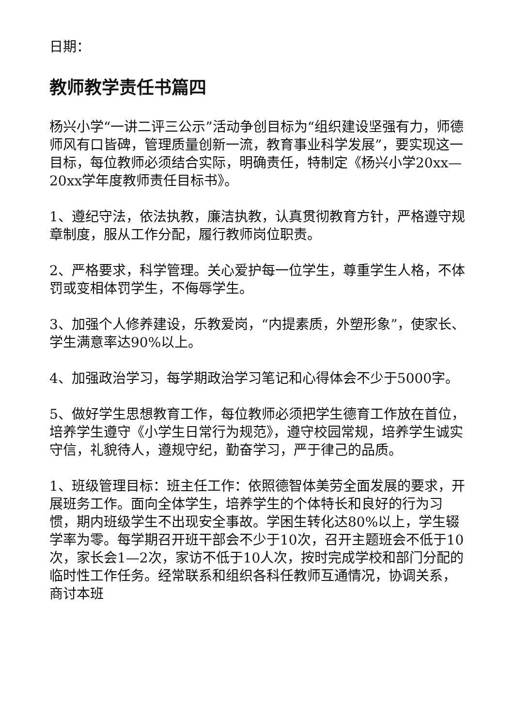日期：
教师教学责任书篇四
杨兴小学“一讲二评三公示”活动争创目标为“组织建设坚强有力，师德师风有口皆碑，管理质量创新一流，教育事业科学发展”，要实现这一目标，每位教师必须结合实际，明确责任，特制定《杨兴小学20xx—20xx学年度教师责任目标书》。
1、遵纪守法，依法执教，廉洁执教，认真贯彻教育方针，严格遵守规章制度，服从工作分配，履行教师岗位职责。
2、严格要求，科学管理。关心爱护每一位学生，尊重学生人格，不体罚或变相体罚学生，不侮辱学生。
3、加强个人修养建设，乐教爱岗，“内提素质，外塑形象”，使家长、学生满意率达90%以上。
4、加强政治学习，每学期政治学习笔记和心得体会不少于5000字。
5、做好学生思想教育工作，每位教师必须把学生德育工作放在首位，培养学生遵守《小学生日常行为规范》，遵守校园常规，培养学生诚实守信，礼貌待人，遵规守纪，勤奋学习，严于律己的品质。
1、班级管理目标：班主任工作：依照德智体美劳全面发展的要求，开展班务工作。面向全体学生，培养学生的个体特长和良好的行为习惯，期内班级学生不出现安全事故。学困生转化达80%以上，学生辍学率为零。每学期召开班干部会不少于10次，召开主题班会不低于10次，家长会1—2次，家访不低于10人次，按时完成学校和部门分配的临时性工作任务。经常联系和组织各科任教师互通情况，协调关系，商讨本班